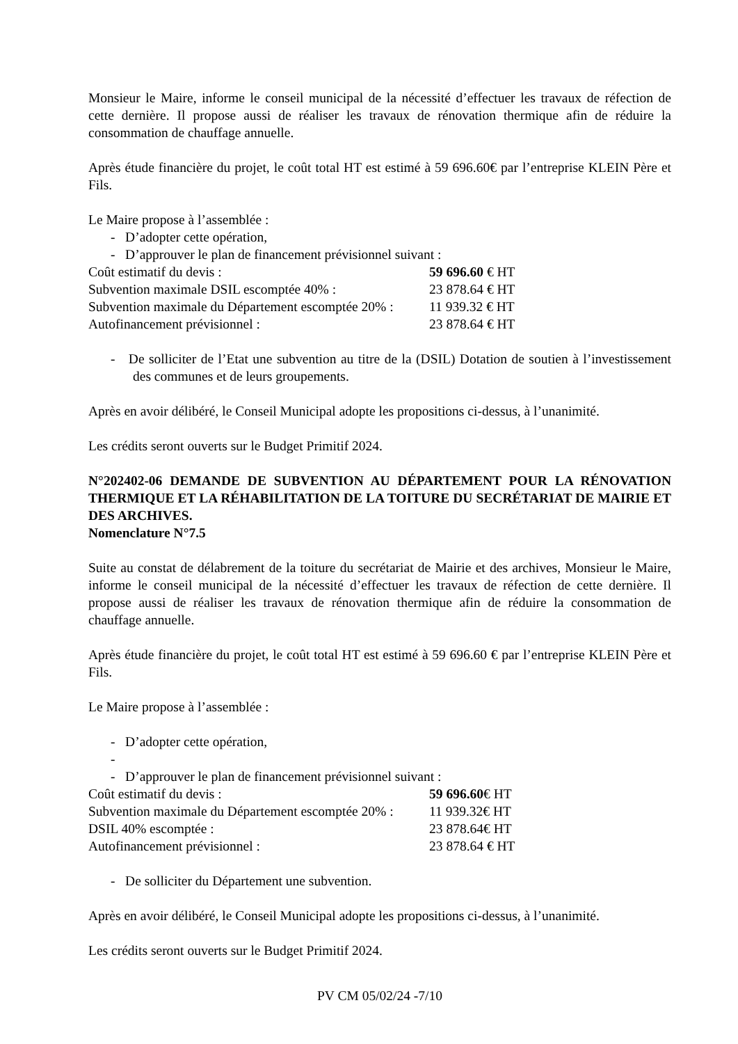Monsieur le Maire, informe le conseil municipal de la nécessité d’effectuer les travaux de réfection de cette dernière. Il propose aussi de réaliser les travaux de rénovation thermique afin de réduire la consommation de chauffage annuelle.
Après étude financière du projet, le coût total HT est estimé à 59 696.60€ par l’entreprise KLEIN Père et Fils.
Le Maire propose à l’assemblée :
- D’adopter cette opération,
- D’approuver le plan de financement prévisionnel suivant :
Coût estimatif du devis : 59 696.60 € HT
Subvention maximale DSIL escomptée 40% : 23 878.64 € HT
Subvention maximale du Département escomptée 20% : 11 939.32 € HT
Autofinancement prévisionnel : 23 878.64 € HT
- De solliciter de l’Etat une subvention au titre de la (DSIL) Dotation de soutien à l’investissement des communes et de leurs groupements.
Après en avoir délibéré, le Conseil Municipal adopte les propositions ci-dessus, à l’unanimité.
Les crédits seront ouverts sur le Budget Primitif 2024.
N°202402-06 DEMANDE DE SUBVENTION AU DÉPARTEMENT POUR LA RÉNOVATION THERMIQUE ET LA RÉHABILITATION DE LA TOITURE DU SECRÉTARIAT DE MAIRIE ET DES ARCHIVES.
Nomenclature N°7.5
Suite au constat de délabrement de la toiture du secrétariat de Mairie et des archives, Monsieur le Maire, informe le conseil municipal de la nécessité d’effectuer les travaux de réfection de cette dernière. Il propose aussi de réaliser les travaux de rénovation thermique afin de réduire la consommation de chauffage annuelle.
Après étude financière du projet, le coût total HT est estimé à 59 696.60 € par l’entreprise KLEIN Père et Fils.
Le Maire propose à l’assemblée :
- D’adopter cette opération,
-
- D’approuver le plan de financement prévisionnel suivant :
Coût estimatif du devis : 59 696.60€ HT
Subvention maximale du Département escomptée 20% : 11 939.32€ HT
DSIL 40% escomptée : 23 878.64€ HT
Autofinancement prévisionnel : 23 878.64 € HT
- De solliciter du Département une subvention.
Après en avoir délibéré, le Conseil Municipal adopte les propositions ci-dessus, à l’unanimité.
Les crédits seront ouverts sur le Budget Primitif 2024.
PV CM 05/02/24 -7/10